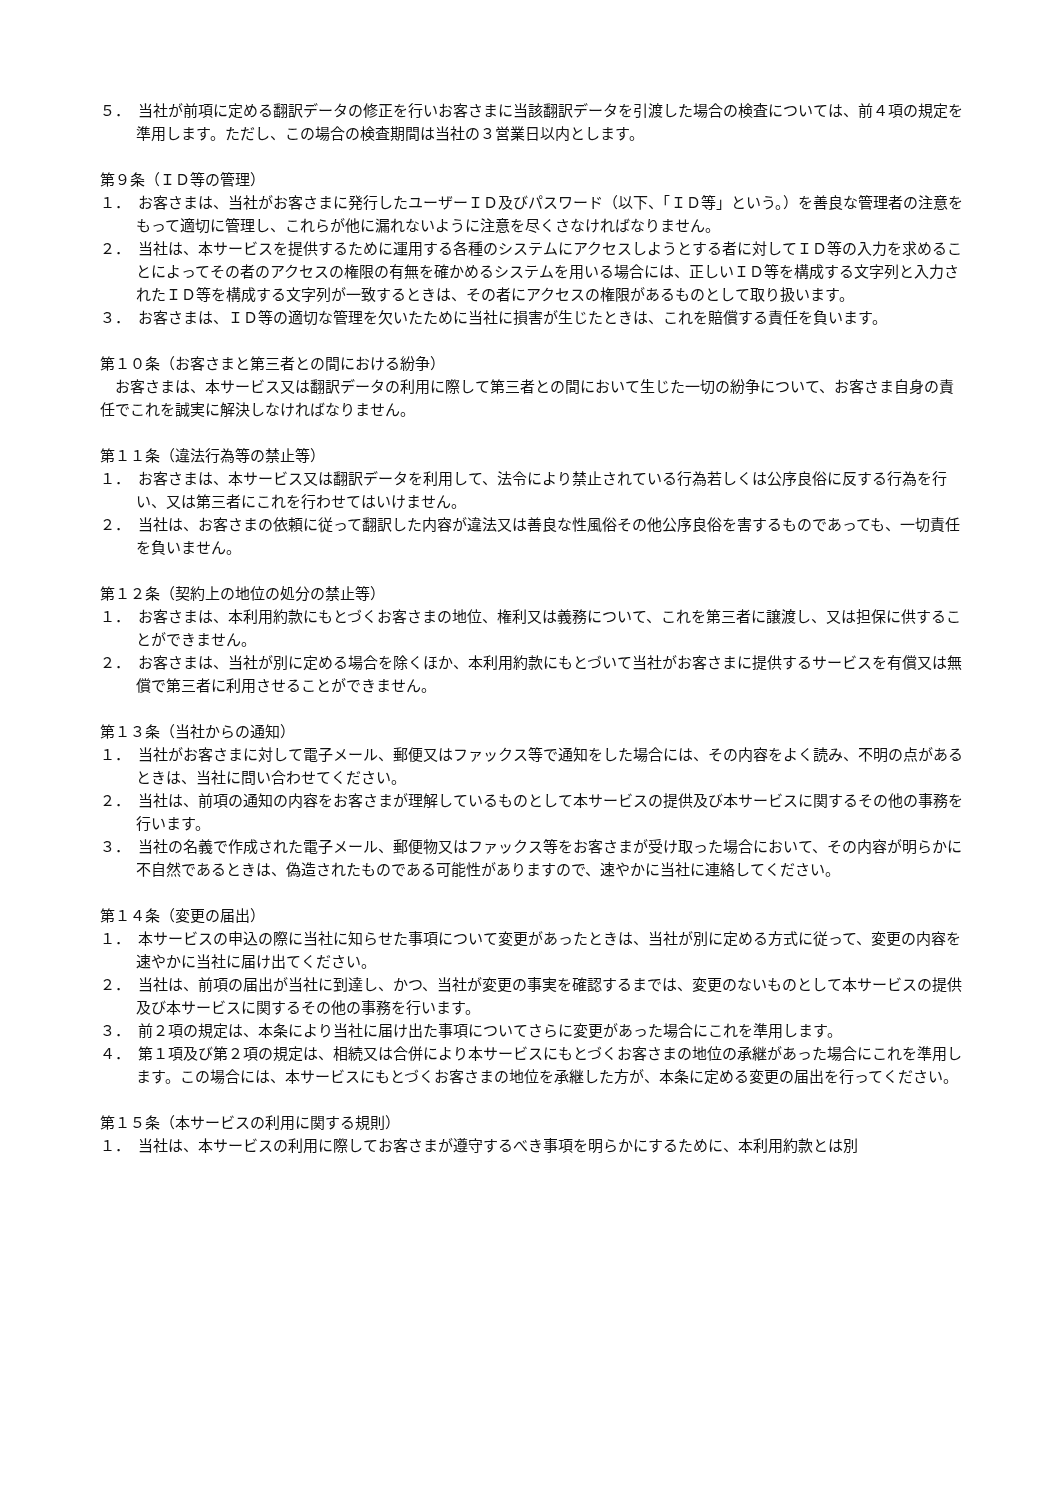５．　当社が前項に定める翻訳データの修正を行いお客さまに当該翻訳データを引渡した場合の検査については、前４項の規定を準用します。ただし、この場合の検査期間は当社の３営業日以内とします。
第９条（ＩＤ等の管理）
１．　お客さまは、当社がお客さまに発行したユーザーＩＤ及びパスワード（以下、「ＩＤ等」という。）を善良な管理者の注意をもって適切に管理し、これらが他に漏れないように注意を尽くさなければなりません。
２．　当社は、本サービスを提供するために運用する各種のシステムにアクセスしようとする者に対してＩＤ等の入力を求めることによってその者のアクセスの権限の有無を確かめるシステムを用いる場合には、正しいＩＤ等を構成する文字列と入力されたＩＤ等を構成する文字列が一致するときは、その者にアクセスの権限があるものとして取り扱います。
３．　お客さまは、ＩＤ等の適切な管理を欠いたために当社に損害が生じたときは、これを賠償する責任を負います。
第１０条（お客さまと第三者との間における紛争）
お客さまは、本サービス又は翻訳データの利用に際して第三者との間において生じた一切の紛争について、お客さま自身の責任でこれを誠実に解決しなければなりません。
第１１条（違法行為等の禁止等）
１．　お客さまは、本サービス又は翻訳データを利用して、法令により禁止されている行為若しくは公序良俗に反する行為を行い、又は第三者にこれを行わせてはいけません。
２．　当社は、お客さまの依頼に従って翻訳した内容が違法又は善良な性風俗その他公序良俗を害するものであっても、一切責任を負いません。
第１２条（契約上の地位の処分の禁止等）
１．　お客さまは、本利用約款にもとづくお客さまの地位、権利又は義務について、これを第三者に譲渡し、又は担保に供することができません。
２．　お客さまは、当社が別に定める場合を除くほか、本利用約款にもとづいて当社がお客さまに提供するサービスを有償又は無償で第三者に利用させることができません。
第１３条（当社からの通知）
１．　当社がお客さまに対して電子メール、郵便又はファックス等で通知をした場合には、その内容をよく読み、不明の点があるときは、当社に問い合わせてください。
２．　当社は、前項の通知の内容をお客さまが理解しているものとして本サービスの提供及び本サービスに関するその他の事務を行います。
３．　当社の名義で作成された電子メール、郵便物又はファックス等をお客さまが受け取った場合において、その内容が明らかに不自然であるときは、偽造されたものである可能性がありますので、速やかに当社に連絡してください。
第１４条（変更の届出）
１．　本サービスの申込の際に当社に知らせた事項について変更があったときは、当社が別に定める方式に従って、変更の内容を速やかに当社に届け出てください。
２．　当社は、前項の届出が当社に到達し、かつ、当社が変更の事実を確認するまでは、変更のないものとして本サービスの提供及び本サービスに関するその他の事務を行います。
３．　前２項の規定は、本条により当社に届け出た事項についてさらに変更があった場合にこれを準用します。
４．　第１項及び第２項の規定は、相続又は合併により本サービスにもとづくお客さまの地位の承継があった場合にこれを準用します。この場合には、本サービスにもとづくお客さまの地位を承継した方が、本条に定める変更の届出を行ってください。
第１５条（本サービスの利用に関する規則）
１．　当社は、本サービスの利用に際してお客さまが遵守するべき事項を明らかにするために、本利用約款とは別